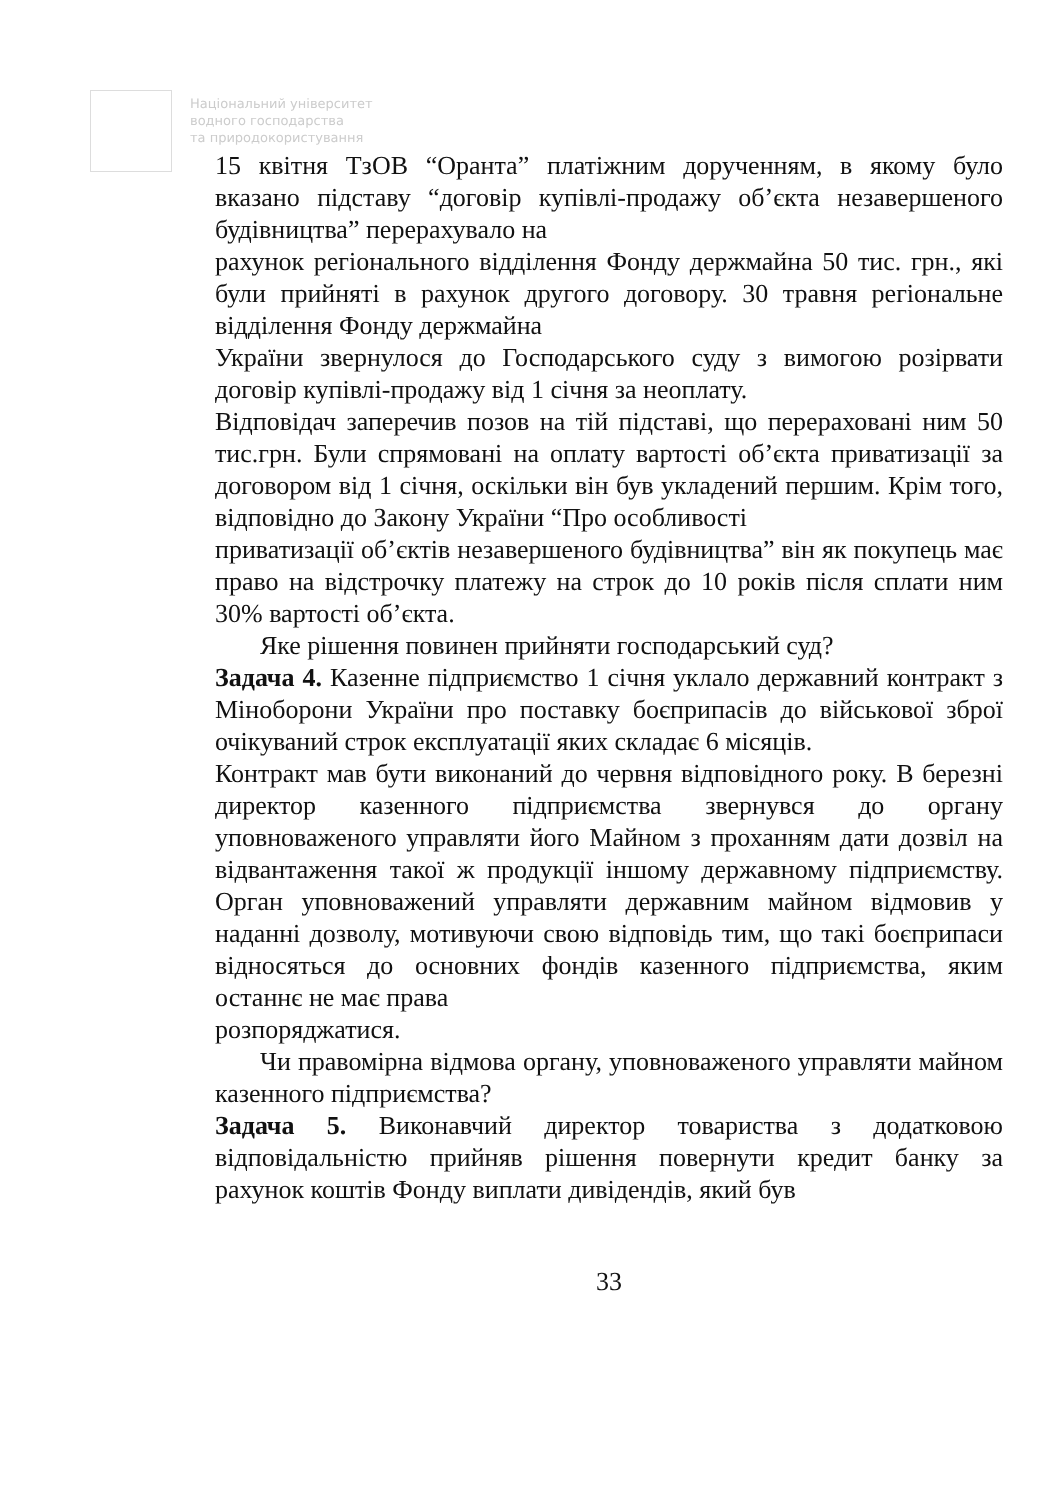Національний університет
водного господарства
та природокористування
15 квітня ТзОВ “Оранта” платіжним дорученням, в якому було вказано підставу “договір купівлі-продажу об’єкта незавершеного будівництва” перерахувало на
рахунок регіонального відділення Фонду держмайна 50 тис. грн., які були прийняті в рахунок другого договору. 30 травня регіональне відділення Фонду держмайна
України звернулося до Господарського суду з вимогою розірвати договір купівлі-продажу від 1 січня за неоплату.
Відповідач заперечив позов на тій підставі, що перераховані ним 50 тис.грн. Були спрямовані на оплату вартості об’єкта приватизації за договором від 1 січня, оскільки він був укладений першим. Крім того, відповідно до Закону України “Про особливості
приватизації об’єктів незавершеного будівництва” він як покупець має право на відстрочку платежу на строк до 10 років після сплати ним 30% вартості об’єкта.
Яке рішення повинен прийняти господарський суд?
Задача 4. Казенне підприємство 1 січня уклало державний контракт з Міноборони України про поставку боєприпасів до військової зброї очікуваний строк експлуатації яких складає 6 місяців.
Контракт мав бути виконаний до червня відповідного року. В березні директор казенного підприємства звернувся до органу уповноваженого управляти його Майном з проханням дати дозвіл на відвантаження такої ж продукції іншому державному підприємству. Орган уповноважений управляти державним майном відмовив у наданні дозволу, мотивуючи свою відповідь тим, що такі боєприпаси відносяться до основних фондів казенного підприємства, яким останнє не має права
розпоряджатися.
Чи правомірна відмова органу, уповноваженого управляти майном казенного підприємства?
Задача 5. Виконавчий директор товариства з додатковою відповідальністю прийняв рішення повернути кредит банку за рахунок коштів Фонду виплати дивідендів, який був
33